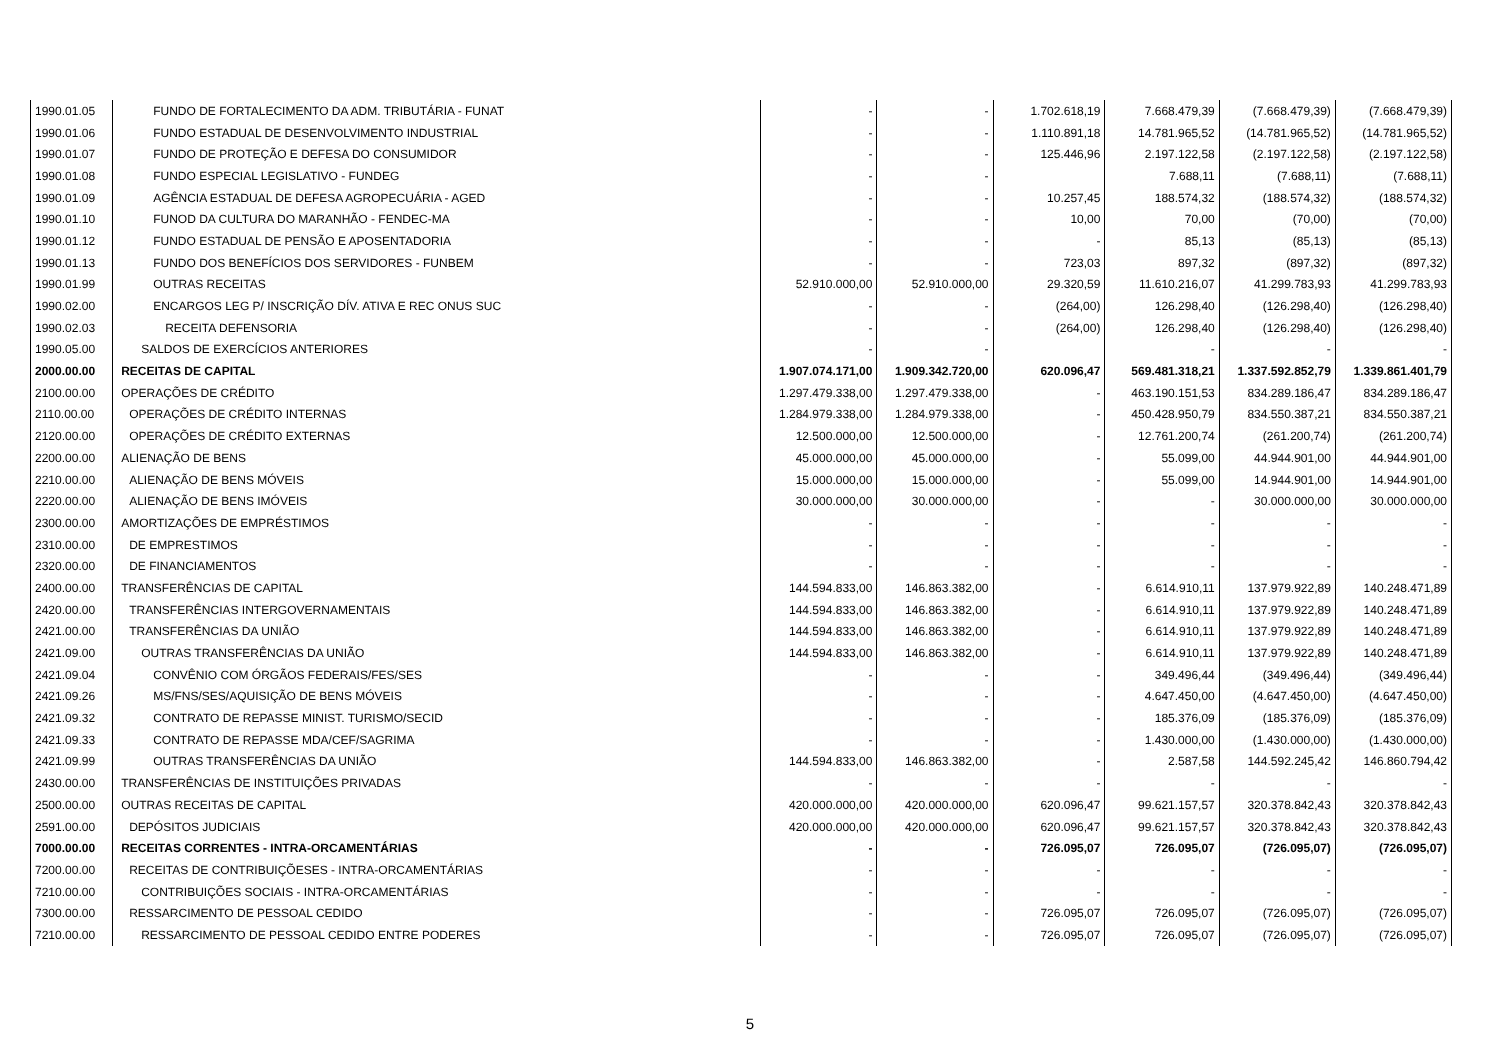| 1990.01.05 | FUNDO DE FORTALECIMENTO DA ADM. TRIBUTÁRIA - FUNAT | - | - | 1.702.618,19 | 7.668.479,39 | (7.668.479,39) | (7.668.479,39) |
| 1990.01.06 | FUNDO ESTADUAL DE DESENVOLVIMENTO INDUSTRIAL | - | - | 1.110.891,18 | 14.781.965,52 | (14.781.965,52) | (14.781.965,52) |
| 1990.01.07 | FUNDO DE PROTEÇÃO E DEFESA DO CONSUMIDOR | - | - | 125.446,96 | 2.197.122,58 | (2.197.122,58) | (2.197.122,58) |
| 1990.01.08 | FUNDO ESPECIAL LEGISLATIVO - FUNDEG | - | - | | 7.688,11 | (7.688,11) | (7.688,11) |
| 1990.01.09 | AGÊNCIA ESTADUAL DE DEFESA AGROPECUÁRIA - AGED | - | - | 10.257,45 | 188.574,32 | (188.574,32) | (188.574,32) |
| 1990.01.10 | FUNOD DA CULTURA DO MARANHÃO - FENDEC-MA | - | - | 10,00 | 70,00 | (70,00) | (70,00) |
| 1990.01.12 | FUNDO ESTADUAL DE PENSÃO E APOSENTADORIA | - | - | - | 85,13 | (85,13) | (85,13) |
| 1990.01.13 | FUNDO DOS BENEFÍCIOS DOS SERVIDORES - FUNBEM | - | - | 723,03 | 897,32 | (897,32) | (897,32) |
| 1990.01.99 | OUTRAS RECEITAS | 52.910.000,00 | 52.910.000,00 | 29.320,59 | 11.610.216,07 | 41.299.783,93 | 41.299.783,93 |
| 1990.02.00 | ENCARGOS LEG P/ INSCRIÇÃO DÍV. ATIVA E REC ONUS SUC | - | - | (264,00) | 126.298,40 | (126.298,40) | (126.298,40) |
| 1990.02.03 | RECEITA DEFENSORIA | - | - | (264,00) | 126.298,40 | (126.298,40) | (126.298,40) |
| 1990.05.00 | SALDOS DE EXERCÍCIOS ANTERIORES | - | - | | - | - | - |
| 2000.00.00 | RECEITAS DE CAPITAL | 1.907.074.171,00 | 1.909.342.720,00 | 620.096,47 | 569.481.318,21 | 1.337.592.852,79 | 1.339.861.401,79 |
| 2100.00.00 | OPERAÇÕES DE CRÉDITO | 1.297.479.338,00 | 1.297.479.338,00 | - | 463.190.151,53 | 834.289.186,47 | 834.289.186,47 |
| 2110.00.00 | OPERAÇÕES DE CRÉDITO INTERNAS | 1.284.979.338,00 | 1.284.979.338,00 | - | 450.428.950,79 | 834.550.387,21 | 834.550.387,21 |
| 2120.00.00 | OPERAÇÕES DE CRÉDITO EXTERNAS | 12.500.000,00 | 12.500.000,00 | - | 12.761.200,74 | (261.200,74) | (261.200,74) |
| 2200.00.00 | ALIENAÇÃO DE BENS | 45.000.000,00 | 45.000.000,00 | - | 55.099,00 | 44.944.901,00 | 44.944.901,00 |
| 2210.00.00 | ALIENAÇÃO DE BENS MÓVEIS | 15.000.000,00 | 15.000.000,00 | - | 55.099,00 | 14.944.901,00 | 14.944.901,00 |
| 2220.00.00 | ALIENAÇÃO DE BENS IMÓVEIS | 30.000.000,00 | 30.000.000,00 | - | - | 30.000.000,00 | 30.000.000,00 |
| 2300.00.00 | AMORTIZAÇÕES DE EMPRÉSTIMOS | - | - | - | - | - | - |
| 2310.00.00 | DE EMPRESTIMOS | - | - | - | - | - | - |
| 2320.00.00 | DE FINANCIAMENTOS | - | - | - | - | - | - |
| 2400.00.00 | TRANSFERÊNCIAS DE CAPITAL | 144.594.833,00 | 146.863.382,00 | - | 6.614.910,11 | 137.979.922,89 | 140.248.471,89 |
| 2420.00.00 | TRANSFERÊNCIAS INTERGOVERNAMENTAIS | 144.594.833,00 | 146.863.382,00 | - | 6.614.910,11 | 137.979.922,89 | 140.248.471,89 |
| 2421.00.00 | TRANSFERÊNCIAS DA UNIÃO | 144.594.833,00 | 146.863.382,00 | - | 6.614.910,11 | 137.979.922,89 | 140.248.471,89 |
| 2421.09.00 | OUTRAS TRANSFERÊNCIAS DA UNIÃO | 144.594.833,00 | 146.863.382,00 | - | 6.614.910,11 | 137.979.922,89 | 140.248.471,89 |
| 2421.09.04 | CONVÊNIO COM ÓRGÃOS FEDERAIS/FES/SES | - | - | - | 349.496,44 | (349.496,44) | (349.496,44) |
| 2421.09.26 | MS/FNS/SES/AQUISIÇÃO DE BENS MÓVEIS | - | - | - | 4.647.450,00 | (4.647.450,00) | (4.647.450,00) |
| 2421.09.32 | CONTRATO DE REPASSE MINIST. TURISMO/SECID | - | - | - | 185.376,09 | (185.376,09) | (185.376,09) |
| 2421.09.33 | CONTRATO DE REPASSE MDA/CEF/SAGRIMA | - | - | - | 1.430.000,00 | (1.430.000,00) | (1.430.000,00) |
| 2421.09.99 | OUTRAS TRANSFERÊNCIAS DA UNIÃO | 144.594.833,00 | 146.863.382,00 | - | 2.587,58 | 144.592.245,42 | 146.860.794,42 |
| 2430.00.00 | TRANSFERÊNCIAS DE INSTITUIÇÕES PRIVADAS | - | - | - | - | - | - |
| 2500.00.00 | OUTRAS RECEITAS DE CAPITAL | 420.000.000,00 | 420.000.000,00 | 620.096,47 | 99.621.157,57 | 320.378.842,43 | 320.378.842,43 |
| 2591.00.00 | DEPÓSITOS JUDICIAIS | 420.000.000,00 | 420.000.000,00 | 620.096,47 | 99.621.157,57 | 320.378.842,43 | 320.378.842,43 |
| 7000.00.00 | RECEITAS CORRENTES - INTRA-ORCAMENTÁRIAS | - | - | 726.095,07 | 726.095,07 | (726.095,07) | (726.095,07) |
| 7200.00.00 | RECEITAS DE CONTRIBUIÇÕESES - INTRA-ORCAMENTÁRIAS | - | - | - | - | - | - |
| 7210.00.00 | CONTRIBUIÇÕES SOCIAIS - INTRA-ORCAMENTÁRIAS | - | - | - | - | - | - |
| 7300.00.00 | RESSARCIMENTO DE PESSOAL CEDIDO | - | - | 726.095,07 | 726.095,07 | (726.095,07) | (726.095,07) |
| 7210.00.00 | RESSARCIMENTO DE PESSOAL CEDIDO ENTRE PODERES | - | - | 726.095,07 | 726.095,07 | (726.095,07) | (726.095,07) |
5